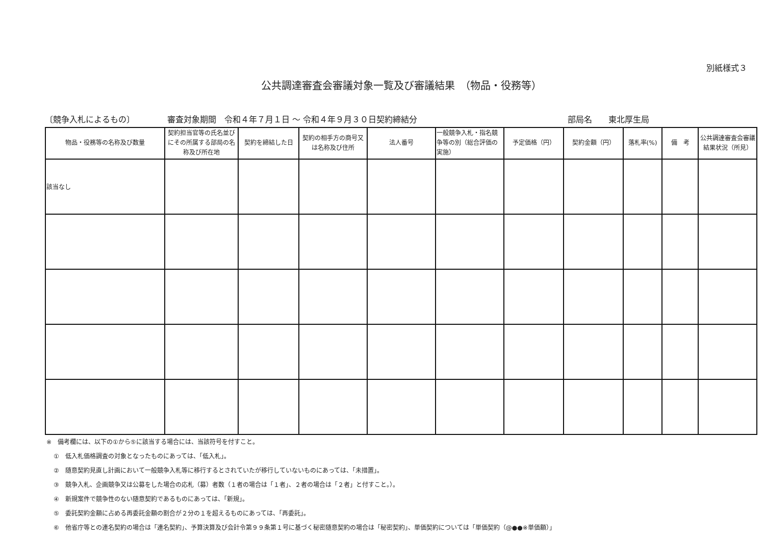別紙様式３
公共調達審査会審議対象一覧及び審議結果　（物品・役務等）
〔競争入札によるもの〕 審査対象期間　令和４年７月１日 ～ 令和４年９月３０日契約締結分 部局名　　東北厚生局
| 物品・役務等の名称及び数量 | 契約担当官等の氏名並びにその所属する部局の名称及び所在地 | 契約を締結した日 | 契約の相手方の商号又は名称及び住所 | 法人番号 | 一般競争入札・指名競争等の別（総合評価の実施） | 予定価格（円） | 契約金額（円） | 落札率(%) | 備 考 | 公共調達審査会審議結果状況（所見） |
| --- | --- | --- | --- | --- | --- | --- | --- | --- | --- | --- |
| 該当なし | | | | | | | | | | |
※　備考欄には、以下の①から⑤に該当する場合には、当該符号を付すこと。
①　低入札価格調査の対象となったものにあっては、「低入札」。
②　随意契約見直し計画において一般競争入札等に移行するとされていたが移行していないものにあっては、「未措置」。
③　競争入札、企画競争又は公募をした場合の応札（募）者数（１者の場合は「１者」、２者の場合は「２者」と付すこと。）。
④　新規案件で競争性のない随意契約であるものにあっては、「新規」。
⑤　委託契約金額に占める再委託金額の割合が２分の１を超えるものにあっては、「再委託」。
⑥　他省庁等との連名契約の場合は「連名契約」、予算決算及び会計令第９９条第１号に基づく秘密随意契約の場合は「秘密契約」、単価契約については「単価契約（@●●※単価額）」